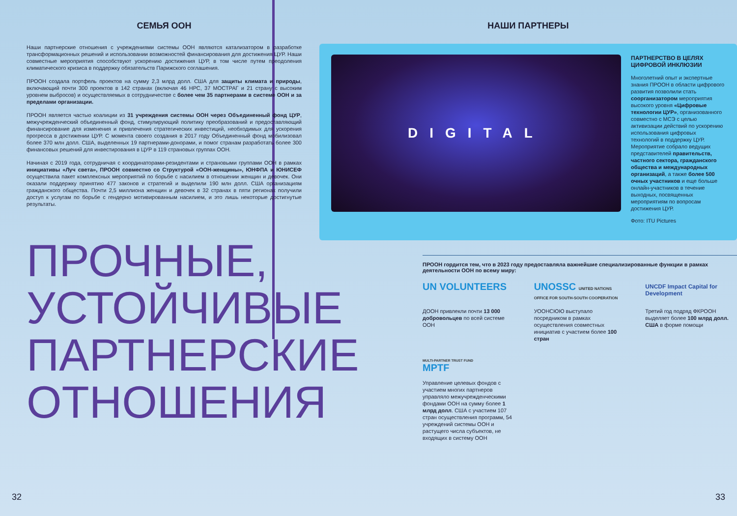СЕМЬЯ ООН
Наши партнерские отношения с учреждениями системы ООН являются катализатором в разработке трансформационных решений и использовании возможностей финансирования для достижения ЦУР. Наши совместные мероприятия способствуют ускорению достижения ЦУР, в том числе путем преодоления климатического кризиса в поддержку обязательств Парижского соглашения.
ПРООН создала портфель проектов на сумму 2,3 млрд долл. США для защиты климата и природы, включающий почти 300 проектов в 142 странах (включая 46 НРС, 37 МОСТРАГ и 21 страну с высоким уровнем выбросов) и осуществляемых в сотрудничестве с более чем 35 партнерами в системе ООН и за пределами организации.
ПРООН является частью коалиции из 31 учреждения системы ООН через Объединенный фонд ЦУР, межучрежденческий объединенный фонд, стимулирующий политику преобразований и предоставляющий финансирование для изменения и привлечения стратегических инвестиций, необходимых для ускорения прогресса в достижении ЦУР. С момента своего создания в 2017 году Объединенный фонд мобилизовал более 370 млн долл. США, выделенных 19 партнерами-донорами, и помог странам разработать более 300 финансовых решений для инвестирования в ЦУР в 119 страновых группах ООН.
Начиная с 2019 года, сотрудничая с координаторами-резидентами и страновыми группами ООН в рамках инициативы «Луч света», ПРООН совместно со Структурой «ООН-женщины», ЮНФПА и ЮНИСЕФ осуществила пакет комплексных мероприятий по борьбе с насилием в отношении женщин и девочек. Они оказали поддержку принятию 477 законов и стратегий и выделили 190 млн долл. США организациям гражданского общества. Почти 2,5 миллиона женщин и девочек в 32 странах в пяти регионах получили доступ к услугам по борьбе с гендерно мотивированным насилием, и это лишь некоторые достигнутые результаты.
ПРОЧНЫЕ,
УСТОЙЧИВЫЕ
ПАРТНЕРСКИЕ
ОТНОШЕНИЯ
НАШИ ПАРТНЕРЫ
DIGITAL
ПАРТНЕРСТВО В ЦЕЛЯХ ЦИФРОВОЙ ИНКЛЮЗИИ
Многолетний опыт и экспертные знания ПРООН в области цифрового развития позволили стать соорганизатором мероприятия высокого уровня «Цифровые технологии ЦУР», организованного совместно с МСЭ с целью активизации действий по ускорению использования цифровых технологий в поддержку ЦУР. Мероприятие собрало ведущих представителей правительств, частного сектора, гражданского общества и международных организаций, а также более 500 очных участников и еще больше онлайн-участников в течение выходных, посвященных мероприятиям по вопросам достижения ЦУР.
Фото: ITU Pictures
ПРООН гордится тем, что в 2023 году предоставляла важнейшие специализированные функции в рамках деятельности ООН по всему миру:
UN VOLUNTEERS
ДООН привлекли почти 13 000 добровольцев по всей системе ООН
UNOSSC UNITED NATIONS OFFICE FOR SOUTH-SOUTH COOPERATION
УООНСЮЮ выступало посредником в рамках осуществления совместных инициатив с участием более 100 стран
UNCDF Impact Capital for Development
Третий год подряд ФКРООН выделяет более 100 млрд долл. США в форме помощи
MULTI-PARTNER TRUST FUND
MPTF
Управление целевых фондов с участием многих партнеров управляло межучрежденческими фондами ООН на сумму более 1 млрд долл. США с участием 107 стран осуществления программ, 54 учреждений системы ООН и растущего числа субъектов, не входящих в систему ООН
32 33